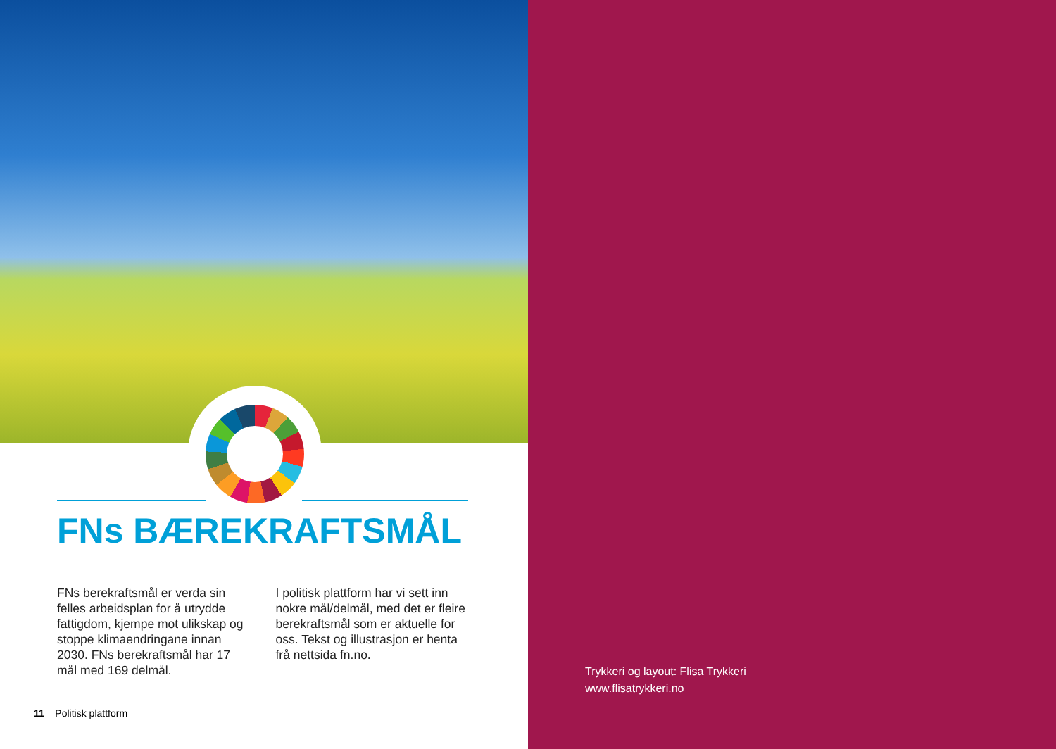FNs BÆREKRAFTSMÅL
FNs berekraftsmål er verda sin felles arbeidsplan for å utrydde fattigdom, kjempe mot ulikskap og stoppe klimaendringane innan 2030. FNs berekraftsmål har 17 mål med 169 delmål.
I politisk plattform har vi sett inn nokre mål/delmål, med det er fleire berekraftsmål som er aktuelle for oss. Tekst og illustrasjon er henta frå nettsida fn.no.
11 Politisk plattform
Trykkeri og layout: Flisa Trykkeri
www.flisatrykkeri.no